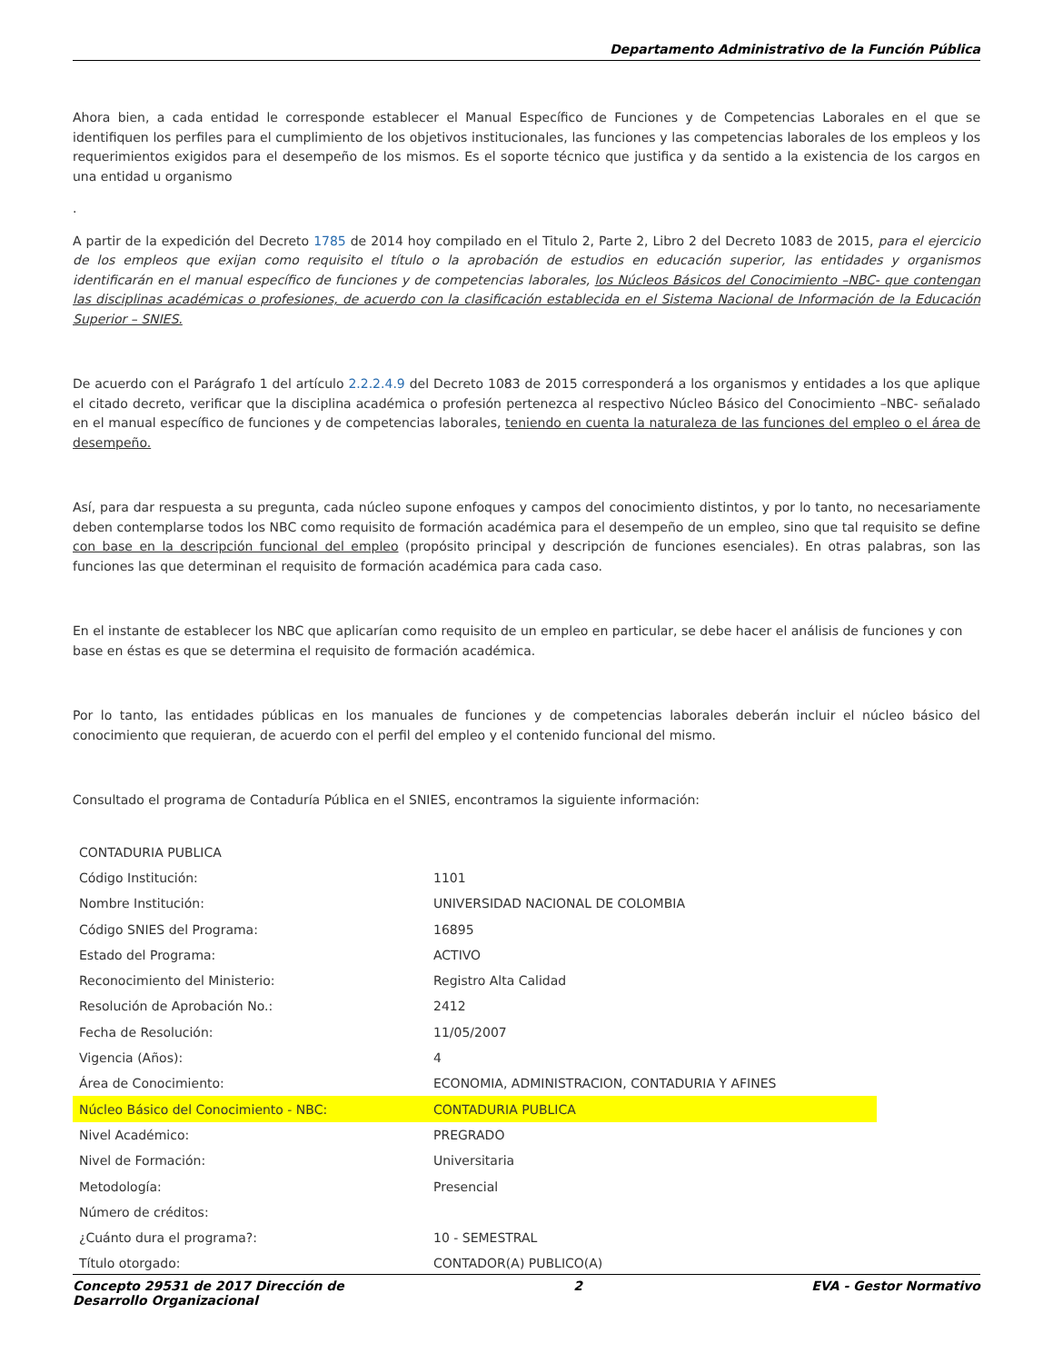Departamento Administrativo de la Función Pública
Ahora bien, a cada entidad le corresponde establecer el Manual Específico de Funciones y de Competencias Laborales en el que se identifiquen los perfiles para el cumplimiento de los objetivos institucionales, las funciones y las competencias laborales de los empleos y los requerimientos exigidos para el desempeño de los mismos. Es el soporte técnico que justifica y da sentido a la existencia de los cargos en una entidad u organismo
.
A partir de la expedición del Decreto 1785 de 2014 hoy compilado en el Titulo 2, Parte 2, Libro 2 del Decreto 1083 de 2015, para el ejercicio de los empleos que exijan como requisito el título o la aprobación de estudios en educación superior, las entidades y organismos identificarán en el manual específico de funciones y de competencias laborales, los Núcleos Básicos del Conocimiento –NBC- que contengan las disciplinas académicas o profesiones, de acuerdo con la clasificación establecida en el Sistema Nacional de Información de la Educación Superior – SNIES.
De acuerdo con el Parágrafo 1 del artículo 2.2.2.4.9 del Decreto 1083 de 2015 corresponderá a los organismos y entidades a los que aplique el citado decreto, verificar que la disciplina académica o profesión pertenezca al respectivo Núcleo Básico del Conocimiento –NBC- señalado en el manual específico de funciones y de competencias laborales, teniendo en cuenta la naturaleza de las funciones del empleo o el área de desempeño.
Así, para dar respuesta a su pregunta, cada núcleo supone enfoques y campos del conocimiento distintos, y por lo tanto, no necesariamente deben contemplarse todos los NBC como requisito de formación académica para el desempeño de un empleo, sino que tal requisito se define con base en la descripción funcional del empleo (propósito principal y descripción de funciones esenciales). En otras palabras, son las funciones las que determinan el requisito de formación académica para cada caso.
En el instante de establecer los NBC que aplicarían como requisito de un empleo en particular, se debe hacer el análisis de funciones y con base en éstas es que se determina el requisito de formación académica.
Por lo tanto, las entidades públicas en los manuales de funciones y de competencias laborales deberán incluir el núcleo básico del conocimiento que requieran, de acuerdo con el perfil del empleo y el contenido funcional del mismo.
Consultado el programa de Contaduría Pública en el SNIES, encontramos la siguiente información:
| CONTADURIA PUBLICA | |
| Código Institución: | 1101 |
| Nombre Institución: | UNIVERSIDAD NACIONAL DE COLOMBIA |
| Código SNIES del Programa: | 16895 |
| Estado del Programa: | ACTIVO |
| Reconocimiento del Ministerio: | Registro Alta Calidad |
| Resolución de Aprobación No.: | 2412 |
| Fecha de Resolución: | 11/05/2007 |
| Vigencia (Años): | 4 |
| Área de Conocimiento: | ECONOMIA, ADMINISTRACION, CONTADURIA Y AFINES |
| Núcleo Básico del Conocimiento - NBC: | CONTADURIA PUBLICA |
| Nivel Académico: | PREGRADO |
| Nivel de Formación: | Universitaria |
| Metodología: | Presencial |
| Número de créditos: | |
| ¿Cuánto dura el programa?: | 10 - SEMESTRAL |
| Título otorgado: | CONTADOR(A) PUBLICO(A) |
Concepto 29531 de 2017 Dirección de
Desarrollo Organizacional
2 EVA - Gestor Normativo